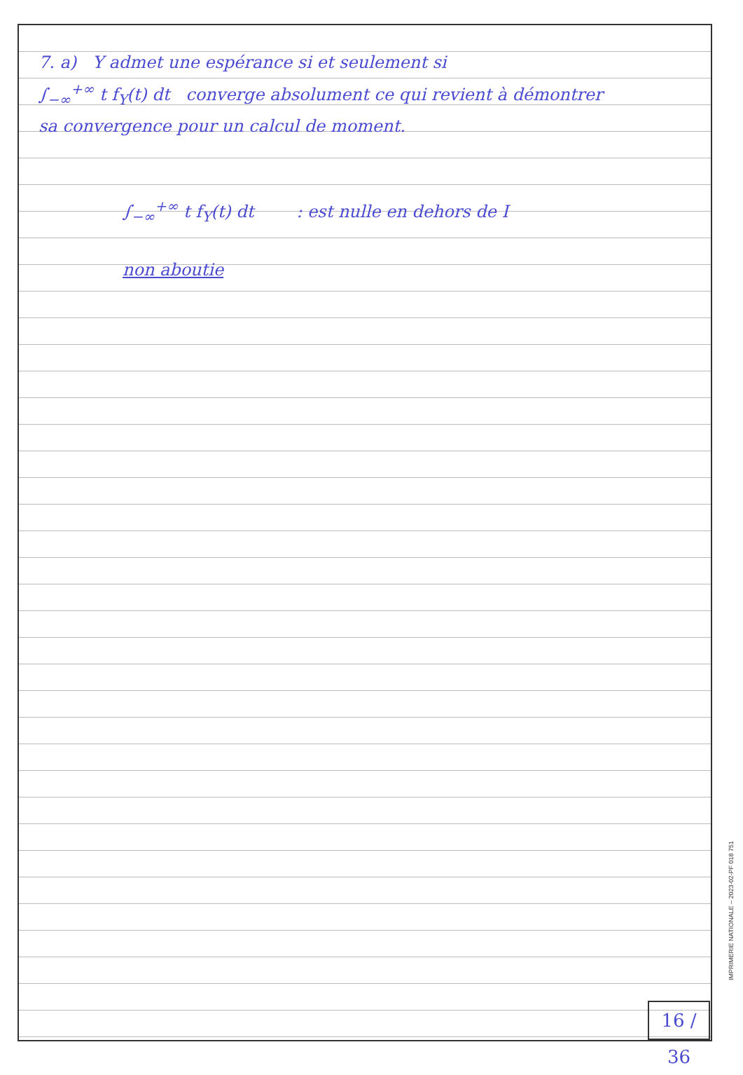7. a) Y admet une espérance si et seulement si
∫<sub>−∞</sub><sup>+∞</sup> t f<sub>Y</sub>(t) dt converge absolument ce qui revient à démontrer
sa convergence pour un calcul de moment.
∫<sub>−∞</sub><sup>+∞</sup> t f<sub>Y</sub>(t) dt : est nulle en dehors de I
non aboutie
16 / 36
IMPRIMERIE NATIONALE – 2023-02-PF 018 751